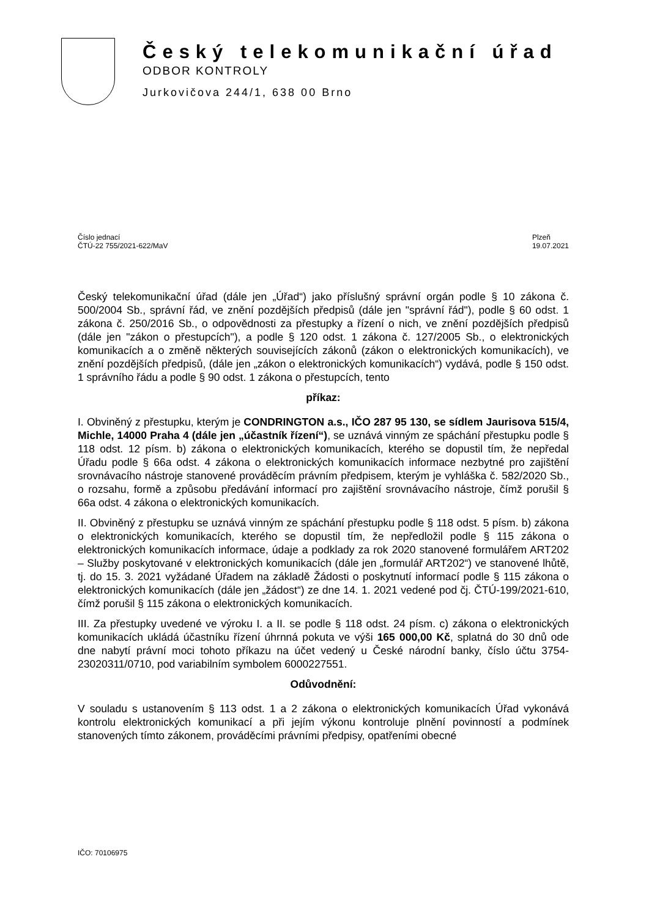Český telekomunikační úřad
ODBOR KONTROLY
Jurkovičova 244/1, 638 00 Brno
Číslo jednací
ČTÚ-22 755/2021-622/MaV
Plzeň
19.07.2021
Český telekomunikační úřad (dále jen „Úřad“) jako příslušný správní orgán podle § 10 zákona č. 500/2004 Sb., správní řád, ve znění pozdějších předpisů (dále jen "správní řád"), podle § 60 odst. 1 zákona č. 250/2016 Sb., o odpovědnosti za přestupky a řízení o nich, ve znění pozdějších předpisů (dále jen "zákon o přestupcích"), a podle § 120 odst. 1 zákona č. 127/2005 Sb., o elektronických komunikacích a o změně některých souvisejících zákonů (zákon o elektronických komunikacích), ve znění pozdějších předpisů, (dále jen „zákon o elektronických komunikacích“) vydává, podle § 150 odst. 1 správního řádu a podle § 90 odst. 1 zákona o přestupcích, tento
příkaz:
I. Obviněný z přestupku, kterým je CONDRINGTON a.s., IČO 287 95 130, se sídlem Jaurisova 515/4, Michle, 14000 Praha 4 (dále jen „účastník řízení“), se uznává vinným ze spáchání přestupku podle § 118 odst. 12 písm. b) zákona o elektronických komunikacích, kterého se dopustil tím, že nepředal Úřadu podle § 66a odst. 4 zákona o elektronických komunikacích informace nezbytné pro zajištění srovnávacího nástroje stanovené prováděcím právním předpisem, kterým je vyhláška č. 582/2020 Sb., o rozsahu, formě a způsobu předávání informací pro zajištění srovnávacího nástroje, čímž porušil § 66a odst. 4 zákona o elektronických komunikacích.
II. Obviněný z přestupku se uznává vinným ze spáchání přestupku podle § 118 odst. 5 písm. b) zákona o elektronických komunikacích, kterého se dopustil tím, že nepředložil podle § 115 zákona o elektronických komunikacích informace, údaje a podklady za rok 2020 stanovené formulářem ART202 – Služby poskytované v elektronických komunikacích (dále jen „formulář ART202“) ve stanovené lhůtě, tj. do 15. 3. 2021 vyžádané Úřadem na základě Žádosti o poskytnutí informací podle § 115 zákona o elektronických komunikacích (dále jen „žádost“) ze dne 14. 1. 2021 vedené pod čj. ČTÚ-199/2021-610, čímž porušil § 115 zákona o elektronických komunikacích.
III. Za přestupky uvedené ve výroku I. a II. se podle § 118 odst. 24 písm. c) zákona o elektronických komunikacích ukládá účastníku řízení úhrnná pokuta ve výši 165 000,00 Kč, splatná do 30 dnů ode dne nabytí právní moci tohoto příkazu na účet vedený u České národní banky, číslo účtu 3754-23020311/0710, pod variabilním symbolem 6000227551.
Odůvodnění:
V souladu s ustanovením § 113 odst. 1 a 2 zákona o elektronických komunikacích Úřad vykonává kontrolu elektronických komunikací a při jejím výkonu kontroluje plnění povinností a podmínek stanovených tímto zákonem, prováděcími právními předpisy, opatřeními obecné
IČO: 70106975